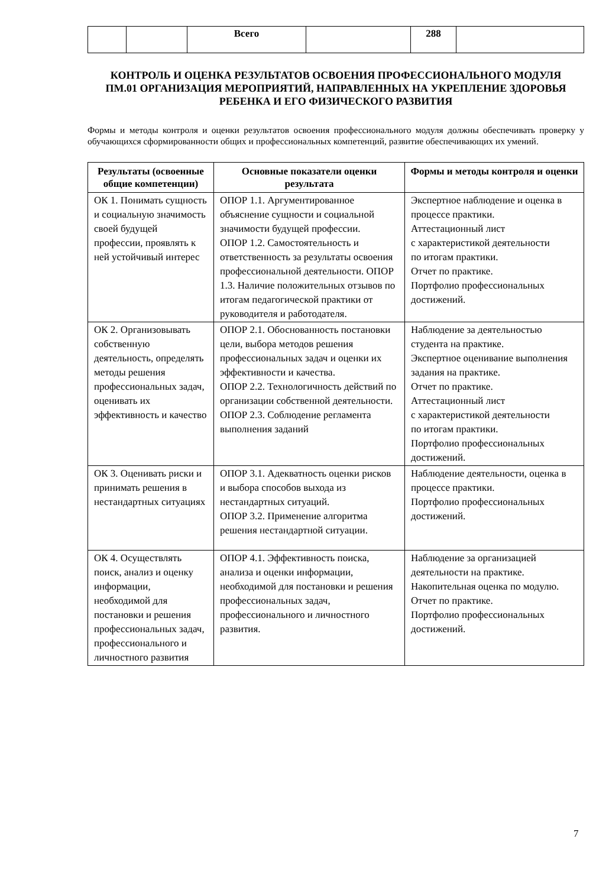| | | Всего | | 288 | |
КОНТРОЛЬ И ОЦЕНКА РЕЗУЛЬТАТОВ ОСВОЕНИЯ ПРОФЕССИОНАЛЬНОГО МОДУЛЯ
ПМ.01 ОРГАНИЗАЦИЯ МЕРОПРИЯТИЙ, НАПРАВЛЕННЫХ НА УКРЕПЛЕНИЕ ЗДОРОВЬЯ РЕБЕНКА И ЕГО ФИЗИЧЕСКОГО РАЗВИТИЯ
Формы и методы контроля и оценки результатов освоения профессионального модуля должны обеспечивать проверку у обучающихся сформированности общих и профессиональных компетенций, развитие обеспечивающих их умений.
| Результаты (освоенные общие компетенции) | Основные показатели оценки результата | Формы и методы контроля и оценки |
| --- | --- | --- |
| ОК 1. Понимать сущность и социальную значимость своей будущей профессии, проявлять к ней устойчивый интерес | ОПОР 1.1. Аргументированное объяснение сущности и социальной значимости будущей профессии. ОПОР 1.2. Самостоятельность и ответственность за результаты освоения профессиональной деятельности. ОПОР 1.3. Наличие положительных отзывов по итогам педагогической практики от руководителя и работодателя. | Экспертное наблюдение и оценка в процессе практики. Аттестационный лист с характеристикой деятельности по итогам практики. Отчет по практике. Портфолио профессиональных достижений. |
| ОК 2. Организовывать собственную деятельность, определять методы решения профессиональных задач, оценивать их эффективность и качество | ОПОР 2.1. Обоснованность постановки цели, выбора методов решения профессиональных задач и оценки их эффективности и качества. ОПОР 2.2. Технологичность действий по организации собственной деятельности. ОПОР 2.3. Соблюдение регламента выполнения заданий | Наблюдение за деятельностью студента на практике. Экспертное оценивание выполнения задания на практике. Отчет по практике. Аттестационный лист с характеристикой деятельности по итогам практики. Портфолио профессиональных достижений. |
| ОК 3. Оценивать риски и принимать решения в нестандартных ситуациях | ОПОР 3.1. Адекватность оценки рисков и выбора способов выхода из нестандартных ситуаций. ОПОР 3.2. Применение алгоритма решения нестандартной ситуации. | Наблюдение деятельности, оценка в процессе практики. Портфолио профессиональных достижений. |
| ОК 4. Осуществлять поиск, анализ и оценку информации, необходимой для постановки и решения профессиональных задач, профессионального и личностного развития | ОПОР 4.1. Эффективность поиска, анализа и оценки информации, необходимой для постановки и решения профессиональных задач, профессионального и личностного развития. | Наблюдение за организацией деятельности на практике. Накопительная оценка по модулю. Отчет по практике. Портфолио профессиональных достижений. |
7